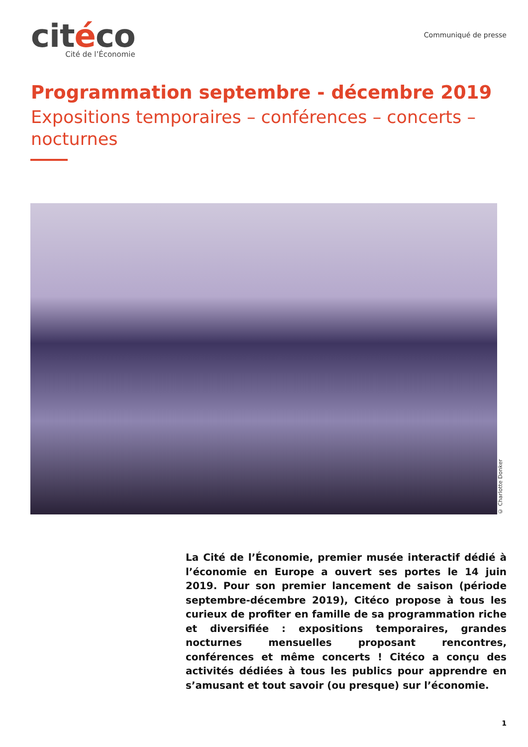citéco
Cité de l’Économie
Communiqué de presse
Programmation septembre - décembre 2019
Expositions temporaires – conférences – concerts – nocturnes
© Charlotte Donker
La Cité de l’Économie, premier musée interactif dédié à l’économie en Europe a ouvert ses portes le 14 juin 2019. Pour son premier lancement de saison (période septembre-décembre 2019), Citéco propose à tous les curieux de profiter en famille de sa programmation riche et diversifiée : expositions temporaires, grandes nocturnes mensuelles proposant rencontres, conférences et même concerts ! Citéco a conçu des activités dédiées à tous les publics pour apprendre en s’amusant et tout savoir (ou presque) sur l’économie.
1